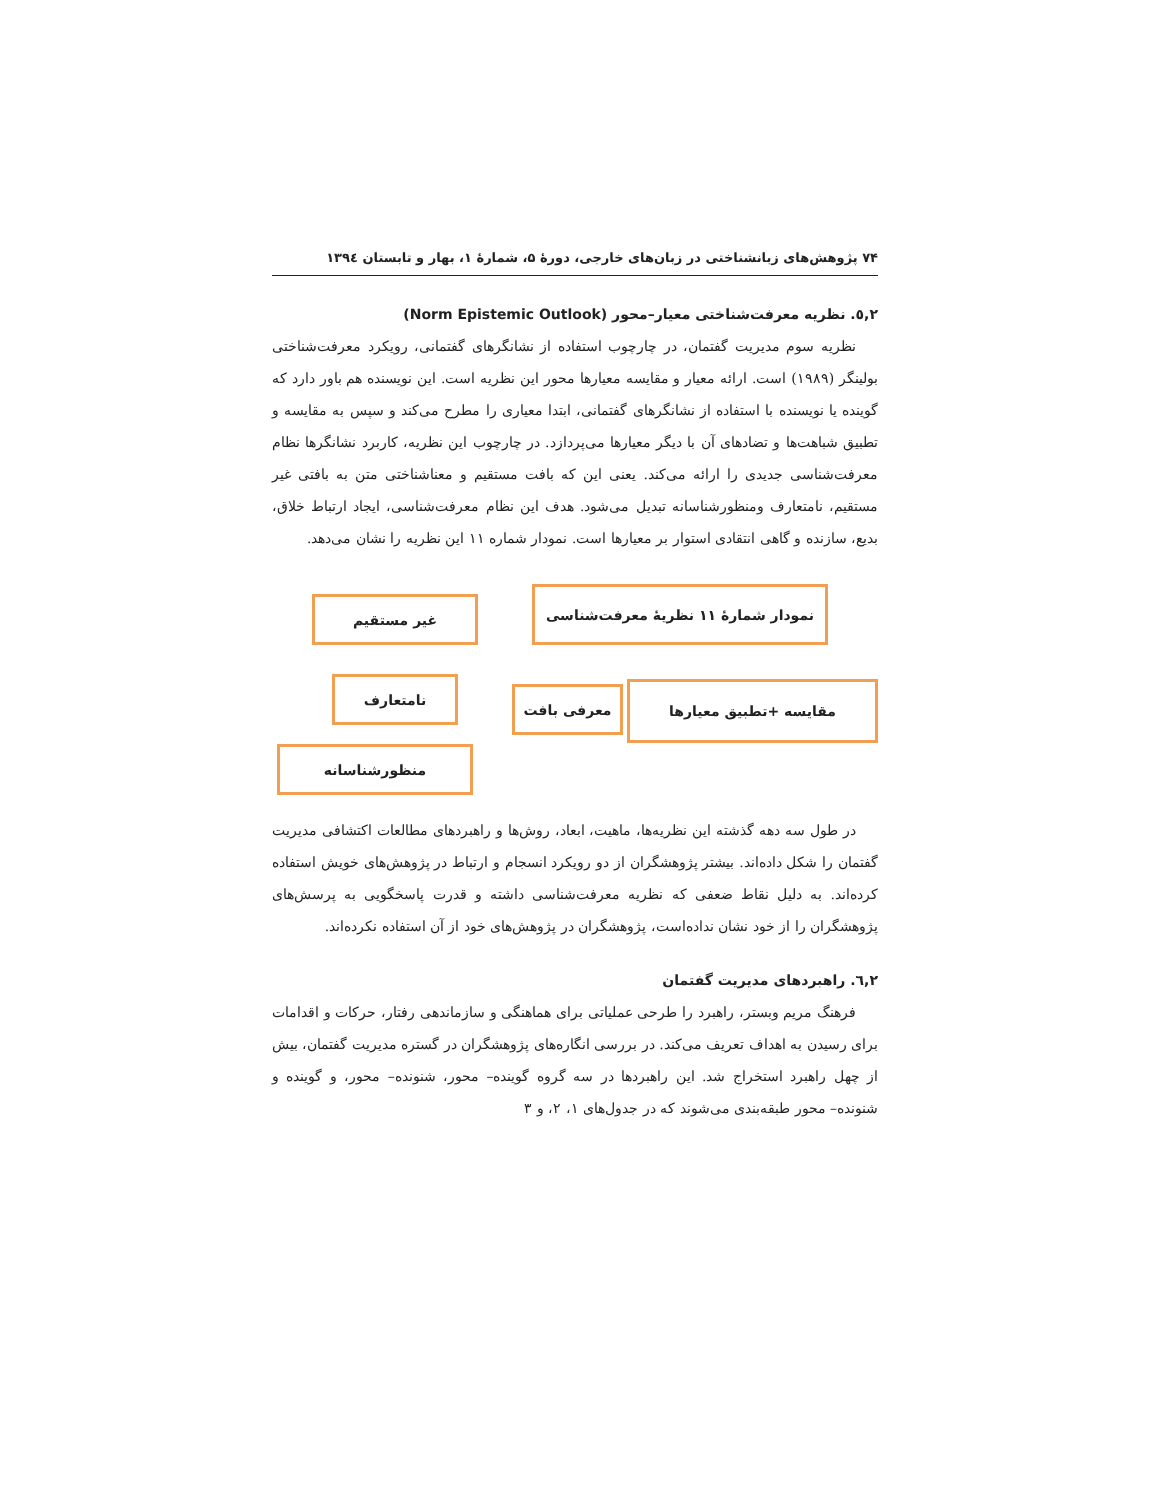۷۴ پژوهش‌های زبانشناختی در زبان‌های خارجی، دورهٔ ۵، شمارهٔ ۱، بهار و تابستان ۱۳۹٤
٥,٢. نظریه معرفت‌شناختی معیار–محور (Norm Epistemic Outlook)
نظریه سوم مدیریت گفتمان، در چارچوب استفاده از نشانگرهای گفتمانی، رویکرد معرفت‌شناختی بولینگر (۱۹۸۹) است. ارائه معیار و مقایسه معیارها محور این نظریه است. این نویسنده هم باور دارد که گوینده یا نویسنده با استفاده از نشانگرهای گفتمانی، ابتدا معیاری را مطرح می‌کند و سپس به مقایسه و تطبیق شباهت‌ها و تضادهای آن با دیگر معیارها می‌پردازد. در چارچوب این نظریه، کاربرد نشانگرها نظام معرفت‌شناسی جدیدی را ارائه می‌کند. یعنی این که بافت مستقیم و معناشناختی متن به بافتی غیر مستقیم، نامتعارف ومنظورشناسانه تبدیل می‌شود. هدف این نظام معرفت‌شناسی، ایجاد ارتباط خلاق، بدیع، سازنده و گاهی انتقادی استوار بر معیارها است. نمودار شماره ۱۱ این نظریه را نشان می‌دهد.
نمودار شمارهٔ ۱۱ نظریهٔ معرفت‌شناسی
غیر مستقیم
مقایسه +تطبیق معیارها
معرفی بافت
نامتعارف
منظورشناسانه
در طول سه دهه گذشته این نظریه‌ها، ماهیت، ابعاد، روش‌ها و راهبردهای مطالعات اکتشافی مدیریت گفتمان را شکل داده‌اند. بیشتر پژوهشگران از دو رویکرد انسجام و ارتباط در پژوهش‌های خویش استفاده کرده‌اند. به دلیل نقاط ضعفی که نظریه معرفت‌شناسی داشته و قدرت پاسخگویی به پرسش‌های پژوهشگران را از خود نشان نداده‌است، پژوهشگران در پژوهش‌های خود از آن استفاده نکرده‌اند.
٦,٢. راهبردهای مدیریت گفتمان
فرهنگ مریم وبستر، راهبرد را طرحی عملیاتی برای هماهنگی و سازماندهی رفتار، حرکات و اقدامات برای رسیدن به اهداف تعریف می‌کند. در بررسی انگاره‌های پژوهشگران در گستره مدیریت گفتمان، بیش از چهل راهبرد استخراج شد. این راهبردها در سه گروه گوینده– محور، شنونده– محور، و گوینده و شنونده– محور طبقه‌بندی می‌شوند که در جدول‌های ۱، ۲، و ۳